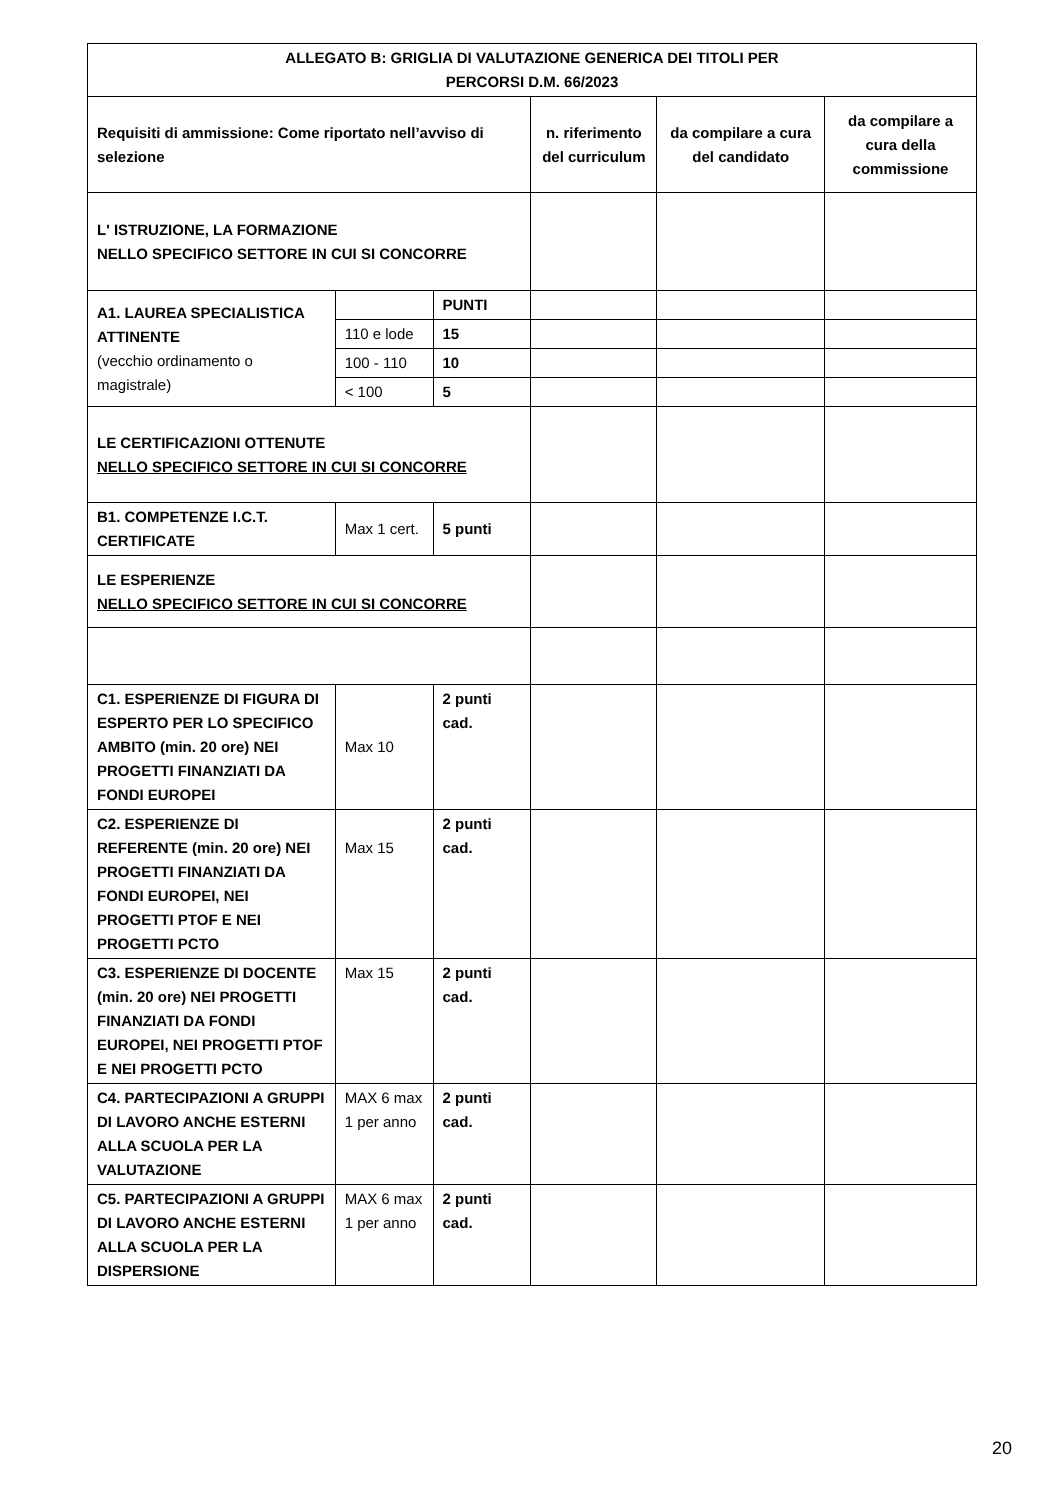| ALLEGATO B: GRIGLIA DI VALUTAZIONE GENERICA DEI TITOLI PER PERCORSI D.M. 66/2023 | | | | | |
| --- | --- | --- | --- | --- | --- |
| Requisiti di ammissione: Come riportato nell’avviso di selezione | | | n. riferimento del curriculum | da compilare a cura del candidato | da compilare a cura della commissione |
| L' ISTRUZIONE, LA FORMAZIONE NELLO SPECIFICO SETTORE IN CUI SI CONCORRE | | | | | |
| A1. LAUREA SPECIALISTICA ATTINENTE (vecchio ordinamento o magistrale) | | PUNTI | | | |
| | 110 e lode | 15 | | | |
| | 100 - 110 | 10 | | | |
| | < 100 | 5 | | | |
| LE CERTIFICAZIONI OTTENUTE NELLO SPECIFICO SETTORE IN CUI SI CONCORRE | | | | | |
| B1. COMPETENZE I.C.T. CERTIFICATE | Max 1 cert. | 5 punti | | | |
| LE ESPERIENZE NELLO SPECIFICO SETTORE IN CUI SI CONCORRE | | | | | |
| C1. ESPERIENZE DI FIGURA DI ESPERTO PER LO SPECIFICO AMBITO (min. 20 ore) NEI PROGETTI FINANZIATI DA FONDI EUROPEI | Max 10 | 2 punti cad. | | | |
| C2. ESPERIENZE DI REFERENTE (min. 20 ore) NEI PROGETTI FINANZIATI DA FONDI EUROPEI, NEI PROGETTI PTOF E NEI PROGETTI PCTO | Max 15 | 2 punti cad. | | | |
| C3. ESPERIENZE DI DOCENTE (min. 20 ore) NEI PROGETTI FINANZIATI DA FONDI EUROPEI, NEI PROGETTI PTOF E NEI PROGETTI PCTO | Max 15 | 2 punti cad. | | | |
| C4. PARTECIPAZIONI A GRUPPI DI LAVORO ANCHE ESTERNI ALLA SCUOLA PER LA VALUTAZIONE | MAX 6 max 1 per anno | 2 punti cad. | | | |
| C5. PARTECIPAZIONI A GRUPPI DI LAVORO ANCHE ESTERNI ALLA SCUOLA PER LA DISPERSIONE | MAX 6 max 1 per anno | 2 punti cad. | | | |
20